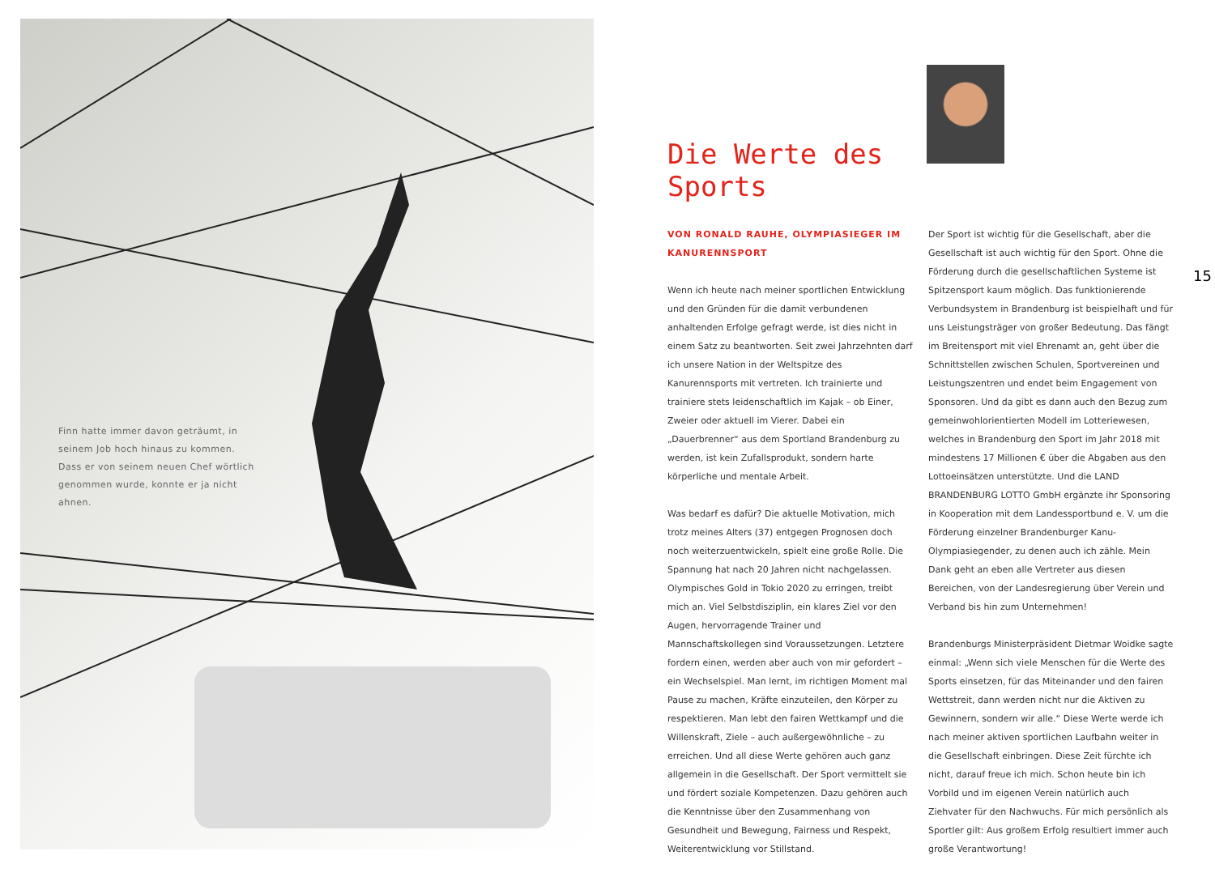Finn hatte immer davon geträumt, in seinem Job hoch hinaus zu kommen. Dass er von seinem neuen Chef wörtlich genommen wurde, konnte er ja nicht ahnen.
Die Werte des Sports
VON RONALD RAUHE, OLYMPIASIEGER IM KANURENNSPORT
Wenn ich heute nach meiner sportlichen Entwicklung und den Gründen für die damit verbundenen anhaltenden Erfolge gefragt werde, ist dies nicht in einem Satz zu beantworten. Seit zwei Jahrzehnten darf ich unsere Nation in der Weltspitze des Kanurennsports mit vertreten. Ich trainierte und trainiere stets leidenschaftlich im Kajak – ob Einer, Zweier oder aktuell im Vierer. Dabei ein „Dauerbrenner“ aus dem Sportland Brandenburg zu werden, ist kein Zufallsprodukt, sondern harte körperliche und mentale Arbeit.
Was bedarf es dafür? Die aktuelle Motivation, mich trotz meines Alters (37) entgegen Prognosen doch noch weiterzuentwickeln, spielt eine große Rolle. Die Spannung hat nach 20 Jahren nicht nachgelassen. Olympisches Gold in Tokio 2020 zu erringen, treibt mich an. Viel Selbstdisziplin, ein klares Ziel vor den Augen, hervorragende Trainer und Mannschaftskollegen sind Voraussetzungen. Letztere fordern einen, werden aber auch von mir gefordert – ein Wechselspiel. Man lernt, im richtigen Moment mal Pause zu machen, Kräfte einzuteilen, den Körper zu respektieren. Man lebt den fairen Wettkampf und die Willenskraft, Ziele – auch außergewöhnliche – zu erreichen. Und all diese Werte gehören auch ganz allgemein in die Gesellschaft. Der Sport vermittelt sie und fördert soziale Kompetenzen. Dazu gehören auch die Kenntnisse über den Zusammenhang von Gesundheit und Bewegung, Fairness und Respekt, Weiterentwicklung vor Stillstand.
Der Sport ist wichtig für die Gesellschaft, aber die Gesellschaft ist auch wichtig für den Sport. Ohne die Förderung durch die gesellschaftlichen Systeme ist Spitzensport kaum möglich. Das funktionierende Verbundsystem in Brandenburg ist beispielhaft und für uns Leistungsträger von großer Bedeutung. Das fängt im Breitensport mit viel Ehrenamt an, geht über die Schnittstellen zwischen Schulen, Sportvereinen und Leistungszentren und endet beim Engagement von Sponsoren. Und da gibt es dann auch den Bezug zum gemeinwohlorientierten Modell im Lotteriewesen, welches in Brandenburg den Sport im Jahr 2018 mit mindestens 17 Millionen € über die Abgaben aus den Lottoeinsätzen unterstützte. Und die LAND BRANDENBURG LOTTO GmbH ergänzte ihr Sponsoring in Kooperation mit dem Landessportbund e. V. um die Förderung einzelner Brandenburger Kanu-Olympiasiegender, zu denen auch ich zähle. Mein Dank geht an eben alle Vertreter aus diesen Bereichen, von der Landesregierung über Verein und Verband bis hin zum Unternehmen!
Brandenburgs Ministerpräsident Dietmar Woidke sagte einmal: „Wenn sich viele Menschen für die Werte des Sports einsetzen, für das Miteinander und den fairen Wettstreit, dann werden nicht nur die Aktiven zu Gewinnern, sondern wir alle.“ Diese Werte werde ich nach meiner aktiven sportlichen Laufbahn weiter in die Gesellschaft einbringen. Diese Zeit fürchte ich nicht, darauf freue ich mich. Schon heute bin ich Vorbild und im eigenen Verein natürlich auch Ziehvater für den Nachwuchs. Für mich persönlich als Sportler gilt: Aus großem Erfolg resultiert immer auch große Verantwortung!
15